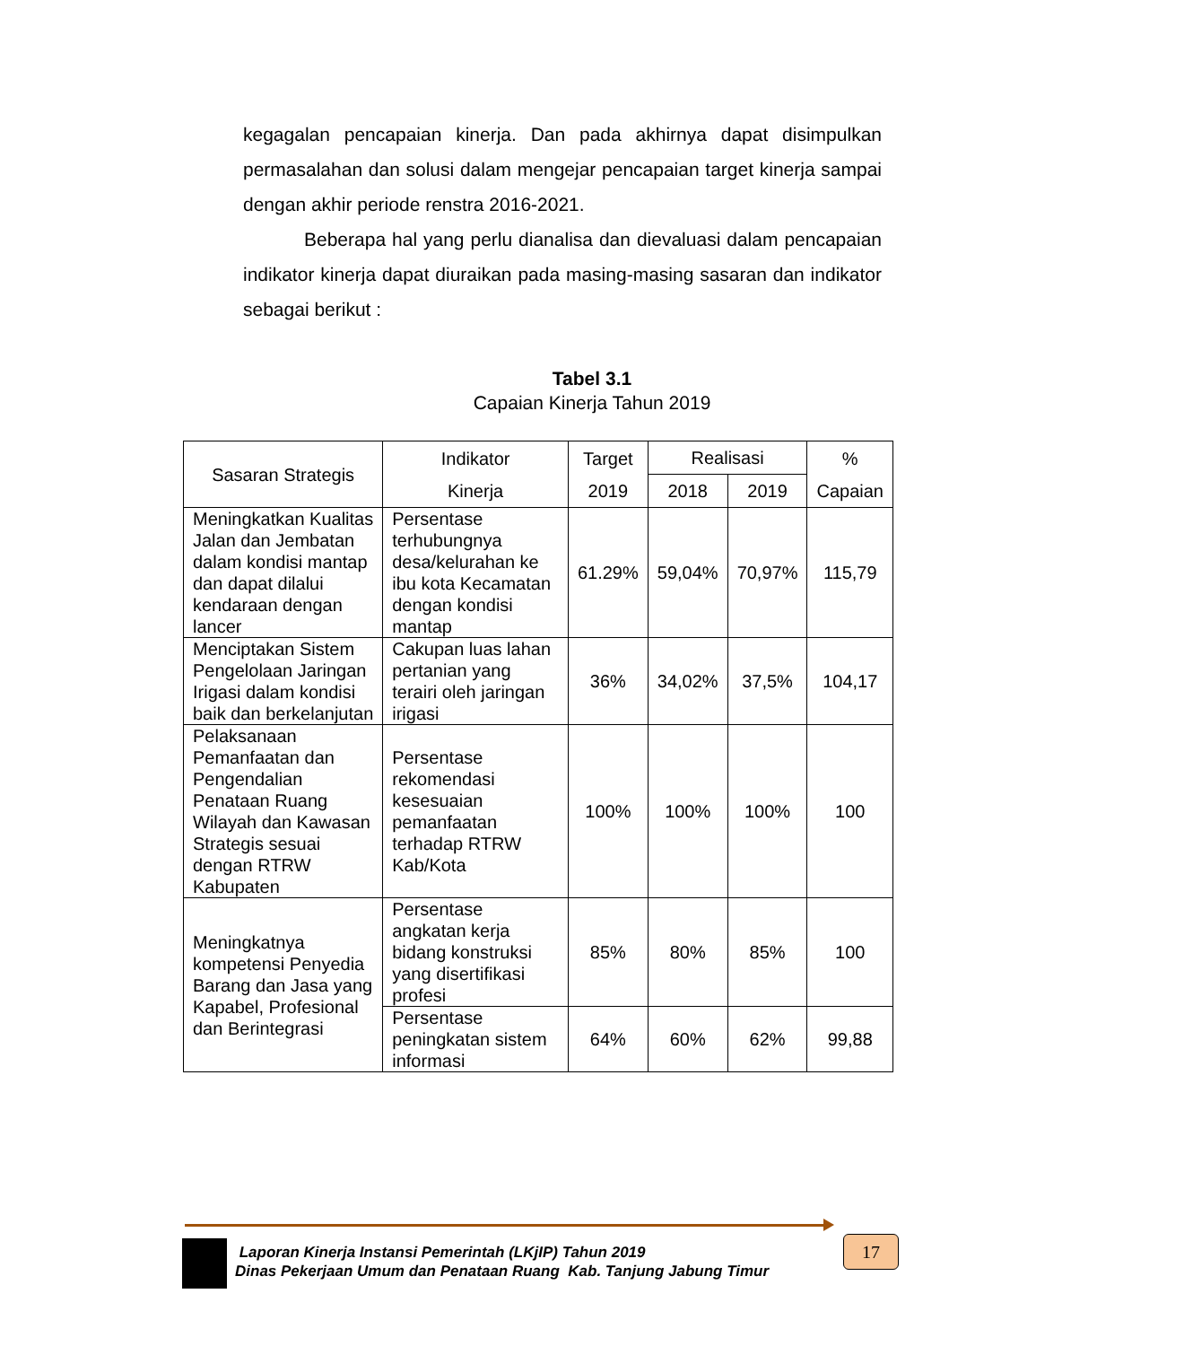kegagalan pencapaian kinerja. Dan pada akhirnya dapat disimpulkan permasalahan dan solusi dalam mengejar pencapaian target kinerja sampai dengan akhir periode renstra 2016-2021.
Beberapa hal yang perlu dianalisa dan dievaluasi dalam pencapaian indikator kinerja dapat diuraikan pada masing-masing sasaran dan indikator sebagai berikut :
Tabel 3.1
Capaian Kinerja Tahun 2019
| Sasaran Strategis | Indikator Kinerja | Target 2019 | Realisasi | | % Capaian |
| --- | --- | --- | --- | --- | --- |
| | | | 2018 | 2019 | |
| Meningkatkan Kualitas Jalan dan Jembatan dalam kondisi mantap dan dapat dilalui kendaraan dengan lancer | Persentase terhubungnya desa/kelurahan ke ibu kota Kecamatan dengan kondisi mantap | 61.29% | 59,04% | 70,97% | 115,79 |
| Menciptakan Sistem Pengelolaan Jaringan Irigasi dalam kondisi baik dan berkelanjutan | Cakupan luas lahan pertanian yang terairi oleh jaringan irigasi | 36% | 34,02% | 37,5% | 104,17 |
| Pelaksanaan Pemanfaatan dan Pengendalian Penataan Ruang Wilayah dan Kawasan Strategis sesuai dengan RTRW Kabupaten | Persentase rekomendasi kesesuaian pemanfaatan terhadap RTRW Kab/Kota | 100% | 100% | 100% | 100 |
| Meningkatnya kompetensi Penyedia Barang dan Jasa yang Kapabel, Profesional dan Berintegrasi | Persentase angkatan kerja bidang konstruksi yang disertifikasi profesi | 85% | 80% | 85% | 100 |
| | Persentase peningkatan sistem informasi | 64% | 60% | 62% | 99,88 |
Laporan Kinerja Instansi Pemerintah (LKjIP) Tahun 2019
Dinas Pekerjaan Umum dan Penataan Ruang Kab. Tanjung Jabung Timur
17